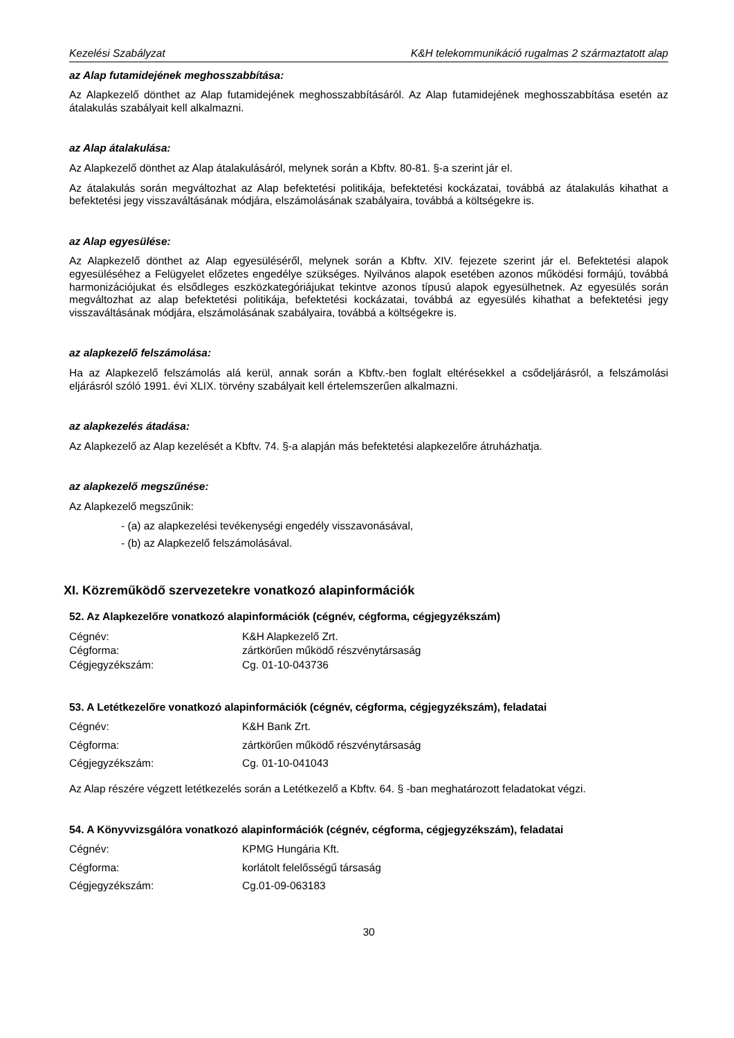Kezelési Szabályzat K&H telekommunikáció rugalmas 2 származtatott alap
az Alap futamidejének meghosszabbítása:
Az Alapkezelő dönthet az Alap futamidejének meghosszabbításáról. Az Alap futamidejének meghosszabbítása esetén az átalakulás szabályait kell alkalmazni.
az Alap átalakulása:
Az Alapkezelő dönthet az Alap átalakulásáról, melynek során a Kbftv. 80-81. §-a szerint jár el.
Az átalakulás során megváltozhat az Alap befektetési politikája, befektetési kockázatai, továbbá az átalakulás kihathat a befektetési jegy visszaváltásának módjára, elszámolásának szabályaira, továbbá a költségekre is.
az Alap egyesülése:
Az Alapkezelő dönthet az Alap egyesüléséről, melynek során a Kbftv. XIV. fejezete szerint jár el. Befektetési alapok egyesüléséhez a Felügyelet előzetes engedélye szükséges. Nyilvános alapok esetében azonos működési formájú, továbbá harmonizációjukat és elsődleges eszközkategóriájukat tekintve azonos típusú alapok egyesülhetnek. Az egyesülés során megváltozhat az alap befektetési politikája, befektetési kockázatai, továbbá az egyesülés kihathat a befektetési jegy visszaváltásának módjára, elszámolásának szabályaira, továbbá a költségekre is.
az alapkezelő felszámolása:
Ha az Alapkezelő felszámolás alá kerül, annak során a Kbftv.-ben foglalt eltérésekkel a csődeljárásról, a felszámolási eljárásról szóló 1991. évi XLIX. törvény szabályait kell értelemszerűen alkalmazni.
az alapkezelés átadása:
Az Alapkezelő az Alap kezelését a Kbftv. 74. §-a alapján más befektetési alapkezelőre átruházhatja.
az alapkezelő megszűnése:
Az Alapkezelő megszűnik:
- (a) az alapkezelési tevékenységi engedély visszavonásával,
- (b) az Alapkezelő felszámolásával.
XI. Közreműködő szervezetekre vonatkozó alapinformációk
52. Az Alapkezelőre vonatkozó alapinformációk (cégnév, cégforma, cégjegyzékszám)
| Cégnév: | K&H Alapkezelő Zrt. |
| Cégforma: | zártkörűen működő részvénytársaság |
| Cégjegyzékszám: | Cg. 01-10-043736 |
53. A Letétkezelőre vonatkozó alapinformációk (cégnév, cégforma, cégjegyzékszám), feladatai
| Cégnév: | K&H Bank Zrt. |
| Cégforma: | zártkörűen működő részvénytársaság |
| Cégjegyzékszám: | Cg. 01-10-041043 |
Az Alap részére végzett letétkezelés során a Letétkezelő a Kbftv. 64. § -ban meghatározott feladatokat végzi.
54. A Könyvvizsgálóra vonatkozó alapinformációk (cégnév, cégforma, cégjegyzékszám), feladatai
| Cégnév: | KPMG Hungária Kft. |
| Cégforma: | korlátolt felelősségű társaság |
| Cégjegyzékszám: | Cg.01-09-063183 |
30